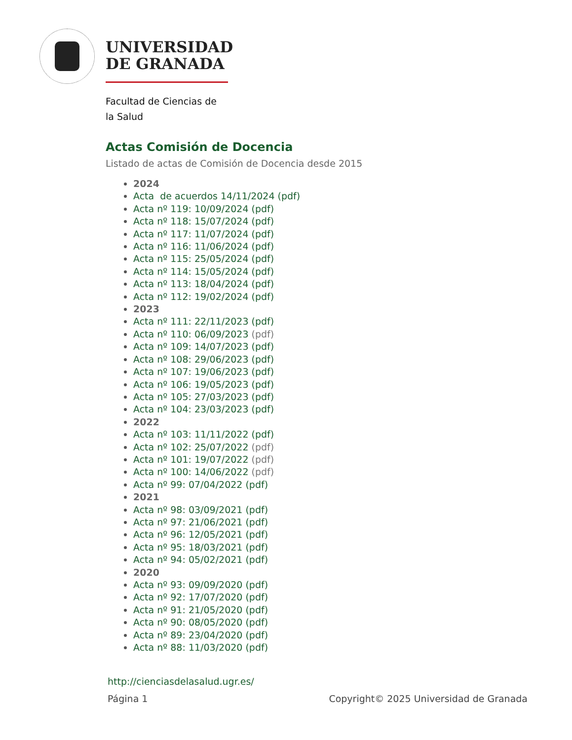UNIVERSIDAD
DE GRANADA
Facultad de Ciencias de
la Salud
Actas Comisión de Docencia
Listado de actas de Comisión de Docencia desde 2015
2024
Acta de acuerdos 14/11/2024 (pdf)
Acta nº 119: 10/09/2024 (pdf)
Acta nº 118: 15/07/2024 (pdf)
Acta nº 117: 11/07/2024 (pdf)
Acta nº 116: 11/06/2024 (pdf)
Acta nº 115: 25/05/2024 (pdf)
Acta nº 114: 15/05/2024 (pdf)
Acta nº 113: 18/04/2024 (pdf)
Acta nº 112: 19/02/2024 (pdf)
2023
Acta nº 111: 22/11/2023 (pdf)
Acta nº 110: 06/09/2023 (pdf)
Acta nº 109: 14/07/2023 (pdf)
Acta nº 108: 29/06/2023 (pdf)
Acta nº 107: 19/06/2023 (pdf)
Acta nº 106: 19/05/2023 (pdf)
Acta nº 105: 27/03/2023 (pdf)
Acta nº 104: 23/03/2023 (pdf)
2022
Acta nº 103: 11/11/2022 (pdf)
Acta nº 102: 25/07/2022 (pdf)
Acta nº 101: 19/07/2022 (pdf)
Acta nº 100: 14/06/2022 (pdf)
Acta nº 99: 07/04/2022 (pdf)
2021
Acta nº 98: 03/09/2021 (pdf)
Acta nº 97: 21/06/2021 (pdf)
Acta nº 96: 12/05/2021 (pdf)
Acta nº 95: 18/03/2021 (pdf)
Acta nº 94: 05/02/2021 (pdf)
2020
Acta nº 93: 09/09/2020 (pdf)
Acta nº 92: 17/07/2020 (pdf)
Acta nº 91: 21/05/2020 (pdf)
Acta nº 90: 08/05/2020 (pdf)
Acta nº 89: 23/04/2020 (pdf)
Acta nº 88: 11/03/2020 (pdf)
http://cienciasdelasalud.ugr.es/
Página 1
Copyright© 2025 Universidad de Granada